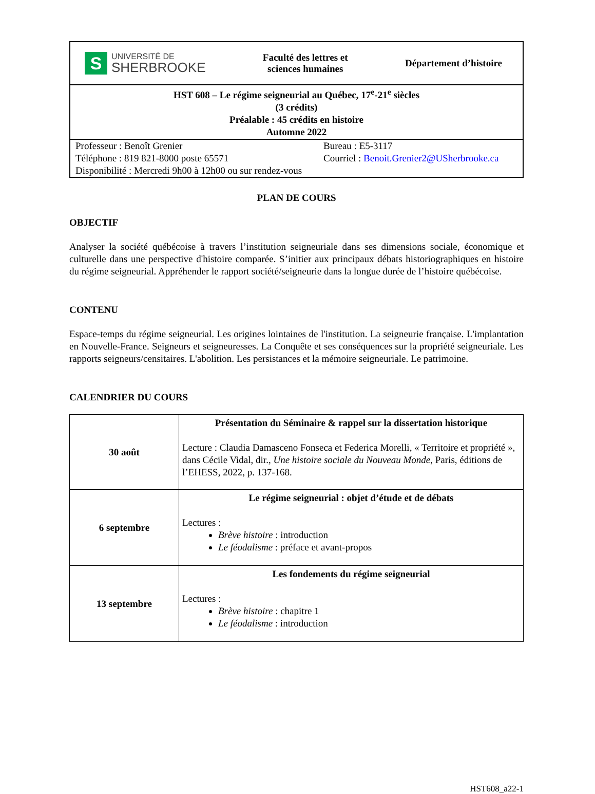| S UNIVERSITÉ DE SHERBROOKE Faculté des lettres et sciences humaines Département d’histoire |
| HST 608 – Le régime seigneurial au Québec, 17<sup>e</sup>-21<sup>e</sup> siècles (3 crédits) Préalable : 45 crédits en histoire Automne 2022 |
| Professeur : Benoît Grenier Bureau : E5-3117 Téléphone : 819 821-8000 poste 65571 Courriel : Benoit.Grenier2@USherbrooke.ca Disponibilité : Mercredi 9h00 à 12h00 ou sur rendez-vous |
PLAN DE COURS
OBJECTIF
Analyser la société québécoise à travers l’institution seigneuriale dans ses dimensions sociale, économique et culturelle dans une perspective d'histoire comparée. S’initier aux principaux débats historiographiques en histoire du régime seigneurial. Appréhender le rapport société/seigneurie dans la longue durée de l’histoire québécoise.
CONTENU
Espace-temps du régime seigneurial. Les origines lointaines de l'institution. La seigneurie française. L'implantation en Nouvelle-France. Seigneurs et seigneuresses. La Conquête et ses conséquences sur la propriété seigneuriale. Les rapports seigneurs/censitaires. L'abolition. Les persistances et la mémoire seigneuriale. Le patrimoine.
CALENDRIER DU COURS
| 30 août | Présentation du Séminaire & rappel sur la dissertation historique Lecture : Claudia Damasceno Fonseca et Federica Morelli, « Territoire et propriété », dans Cécile Vidal, dir., Une histoire sociale du Nouveau Monde , Paris, éditions de l’EHESS, 2022, p. 137-168. |
| 6 septembre | Le régime seigneurial : objet d’étude et de débats Lectures : Brève histoire : introduction Le féodalisme : préface et avant-propos |
| 13 septembre | Les fondements du régime seigneurial Lectures : Brève histoire : chapitre 1 Le féodalisme : introduction |
HST608_a22-1